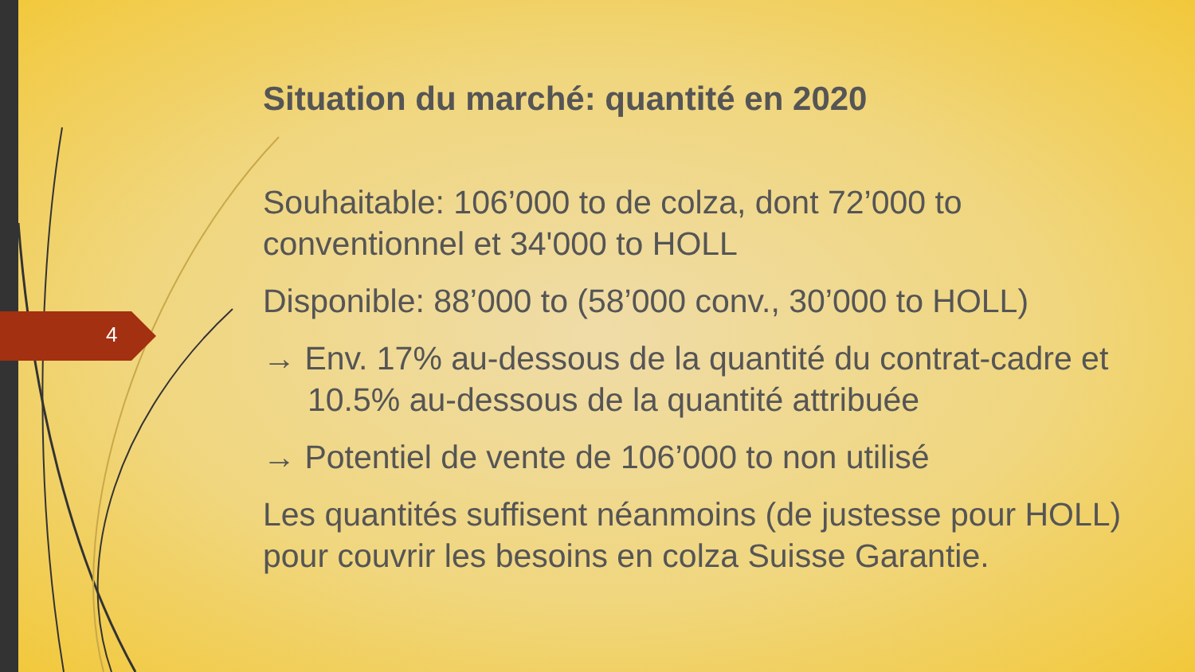4
Situation du marché: quantité en 2020
Souhaitable: 106’000 to de colza, dont 72’000 to conventionnel et 34'000 to HOLL
Disponible: 88’000 to (58’000 conv., 30’000 to HOLL)
→ Env. 17% au-dessous de la quantité du contrat-cadre et 10.5% au-dessous de la quantité attribuée
→ Potentiel de vente de 106’000 to non utilisé
Les quantités suffisent néanmoins (de justesse pour HOLL) pour couvrir les besoins en colza Suisse Garantie.